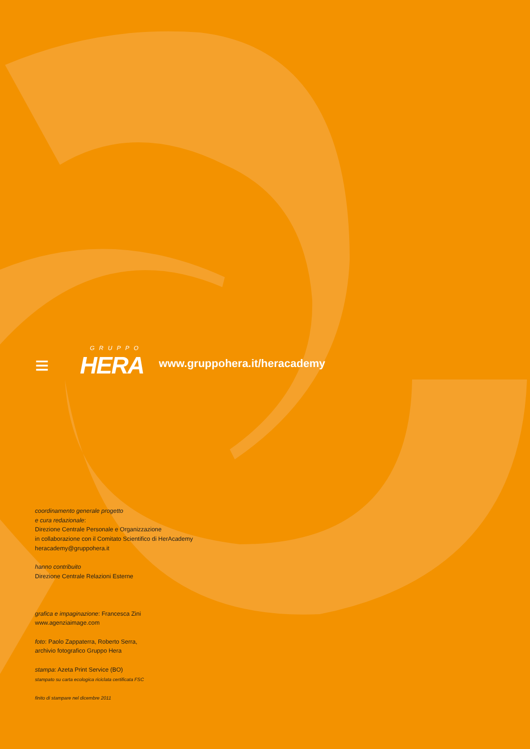GRUPPO
≡ HERA
www.gruppohera.it/heracademy
coordinamento generale progetto
e cura redazionale:
Direzione Centrale Personale e Organizzazione
in collaborazione con il Comitato Scientifico di HerAcademy
heracademy@gruppohera.it
hanno contribuito
Direzione Centrale Relazioni Esterne
grafica e impaginazione: Francesca Zini
www.agenziaimage.com
foto: Paolo Zappaterra, Roberto Serra,
archivio fotografico Gruppo Hera
stampa: Azeta Print Service (BO)
stampato su carta ecologica riciclata certificata FSC
finito di stampare nel dicembre 2011